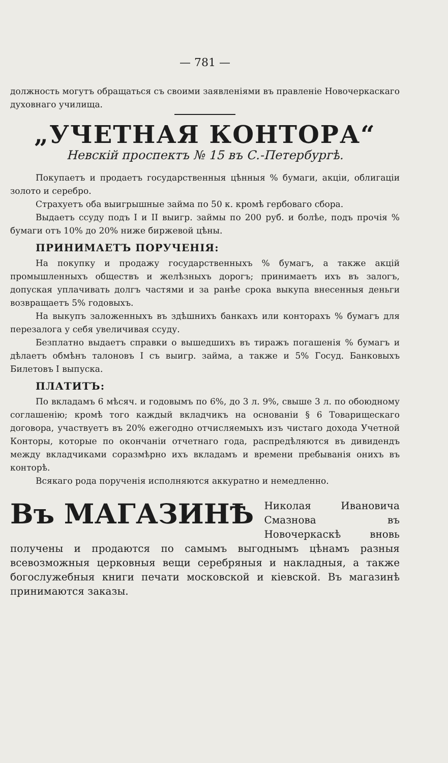— 781 —
должность могутъ обращаться съ своими заявленіями въ правленіе Новочеркаскаго духовнаго училища.
„УЧЕТНАЯ КОНТОРА“
Невскій проспектъ № 15 въ С.-Петербургѣ.
Покупаетъ и продаетъ государственныя цѣнныя % бумаги, акціи, облигаціи золото и серебро.
Страхуетъ оба выигрышные займа по 50 к. кромѣ гербоваго сбора.
Выдаетъ ссуду подъ I и II выигр. займы по 200 руб. и болѣе, подъ прочія % бумаги отъ 10% до 20% ниже биржевой цѣны.
ПРИНИМАЕТЪ ПОРУЧЕНІЯ:
На покупку и продажу государственныхъ % бумагъ, а также акцій промышленныхъ обществъ и желѣзныхъ дорогъ; принимаетъ ихъ въ залогъ, допуская уплачивать долгъ частями и за ранѣе срока выкупа внесенныя деньги возвращаетъ 5% годовыхъ.
На выкупъ заложенныхъ въ здѣшнихъ банкахъ или конторахъ % бумагъ для перезалога у себя увеличивая ссуду.
Безплатно выдаетъ справки о вышедшихъ въ тиражъ погашенія % бумагъ и дѣлаетъ обмѣнъ талоновъ I съ выигр. займа, а также и 5% Госуд. Банковыхъ Билетовъ I выпуска.
ПЛАТИТЪ:
По вкладамъ 6 мѣсяч. и годовымъ по 6%, до 3 л. 9%, свыше 3 л. по обоюдному соглашенію; кромѣ того каждый вкладчикъ на основаніи § 6 Товарищескаго договора, участвуетъ въ 20% ежегодно отчисляемыхъ изъ чистаго дохода Учетной Конторы, которые по окончаніи отчетнаго года, распредѣляются въ дивидендъ между вкладчиками соразмѣрно ихъ вкладамъ и времени пребыванія онихъ въ конторѣ.
Всякаго рода порученія исполняются аккуратно и немедленно.
Въ МАГАЗИНѢ Николая Ивановича Смазнова въ Новочеркаскѣ вновь получены и продаются по самымъ выгоднымъ цѣнамъ разныя всевозможныя церковныя вещи серебряныя и накладныя, а также богослужебныя книги печати московской и кіевской. Въ магазинѣ принимаются заказы.